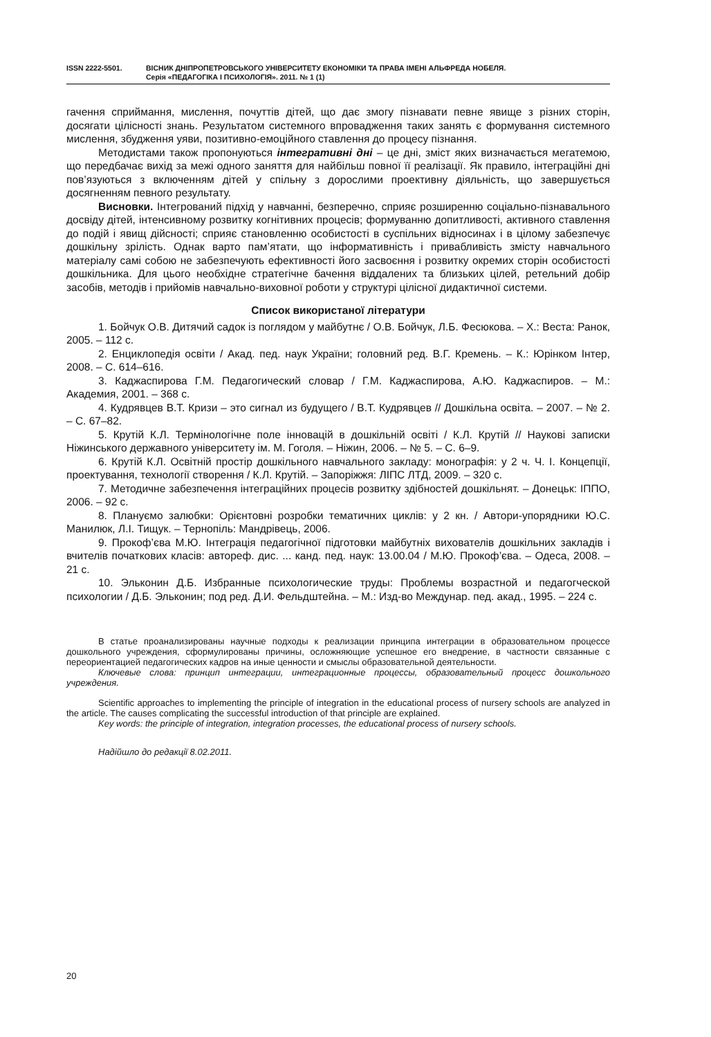ISSN 2222-5501. ВІСНИК ДНІПРОПЕТРОВСЬКОГО УНІВЕРСИТЕТУ ЕКОНОМІКИ ТА ПРАВА ІМЕНІ АЛЬФРЕДА НОБЕЛЯ.
Серія «ПЕДАГОГІКА І ПСИХОЛОГІЯ». 2011. № 1 (1)
гачення сприймання, мислення, почуттів дітей, що дає змогу пізнавати певне явище з різних сторін, досягати цілісності знань. Результатом системного впровадження таких занять є формування системного мислення, збудження уяви, позитивно-емоційного ставлення до процесу пізнання.
Методистами також пропонуються інтегративні дні – це дні, зміст яких визначається мегатемою, що передбачає вихід за межі одного заняття для найбільш повної її реалізації. Як правило, інтеграційні дні пов’язуються з включенням дітей у спільну з дорослими проективну діяльність, що завершується досягненням певного результату.
Висновки. Інтегрований підхід у навчанні, безперечно, сприяє розширенню соціально-пізнавального досвіду дітей, інтенсивному розвитку когнітивних процесів; формуванню допитливості, активного ставлення до подій і явищ дійсності; сприяє становленню особистості в суспільних відносинах і в цілому забезпечує дошкільну зрілість. Однак варто пам’ятати, що інформативність і привабливість змісту навчального матеріалу самі собою не забезпечують ефективності його засвоєння і розвитку окремих сторін особистості дошкільника. Для цього необхідне стратегічне бачення віддалених та близьких цілей, ретельний добір засобів, методів і прийомів навчально-виховної роботи у структурі цілісної дидактичної системи.
Список використаної літератури
1. Бойчук О.В. Дитячий садок із поглядом у майбутнє / О.В. Бойчук, Л.Б. Фесюкова. – Х.: Веста: Ранок, 2005. – 112 с.
2. Енциклопедія освіти / Акад. пед. наук України; головний ред. В.Г. Кремень. – К.: Юрінком Інтер, 2008. – С. 614–616.
3. Каджаспирова Г.М. Педагогический словар / Г.М. Каджаспирова, А.Ю. Каджаспиров. – М.: Академия, 2001. – 368 с.
4. Кудрявцев В.Т. Кризи – это сигнал из будущего / В.Т. Кудрявцев // Дошкільна освіта. – 2007. – № 2. – С. 67–82.
5. Крутій К.Л. Термінологічне поле інновацій в дошкільній освіті / К.Л. Крутій // Наукові записки Ніжинського державного університету ім. М. Гоголя. – Ніжин, 2006. – № 5. – С. 6–9.
6. Крутій К.Л. Освітній простір дошкільного навчального закладу: монографія: у 2 ч. Ч. І. Концепції, проектування, технології створення / К.Л. Крутій. – Запоріжжя: ЛІПС ЛТД, 2009. – 320 с.
7. Методичне забезпечення інтеграційних процесів розвитку здібностей дошкільнят. – Донецьк: ІППО, 2006. – 92 с.
8. Плануємо залюбки: Орієнтовні розробки тематичних циклів: у 2 кн. / Автори-упорядники Ю.С. Манилюк, Л.І. Тищук. – Тернопіль: Мандрівець, 2006.
9. Прокоф’єва М.Ю. Інтеграція педагогічної підготовки майбутніх вихователів дошкільних закладів і вчителів початкових класів: автореф. дис. ... канд. пед. наук: 13.00.04 / М.Ю. Прокоф’єва. – Одеса, 2008. – 21 с.
10. Эльконин Д.Б. Избранные психологические труды: Проблемы возрастной и педагогческой психологии / Д.Б. Эльконин; под ред. Д.И. Фельдштейна. – М.: Изд-во Междунар. пед. акад., 1995. – 224 с.
В статье проанализированы научные подходы к реализации принципа интеграции в образовательном процессе дошкольного учреждения, сформулированы причины, осложняющие успешное его внедрение, в частности связанные с переориентацией педагогических кадров на иные ценности и смыслы образовательной деятельности.
Ключевые слова: принцип интеграции, интеграционные процессы, образовательный процесс дошкольного учреждения.
Scientific approaches to implementing the principle of integration in the educational process of nursery schools are analyzed in the article. The causes complicating the successful introduction of that principle are explained.
Key words: the principle of integration, integration processes, the educational process of nursery schools.
Надійшло до редакції 8.02.2011.
20